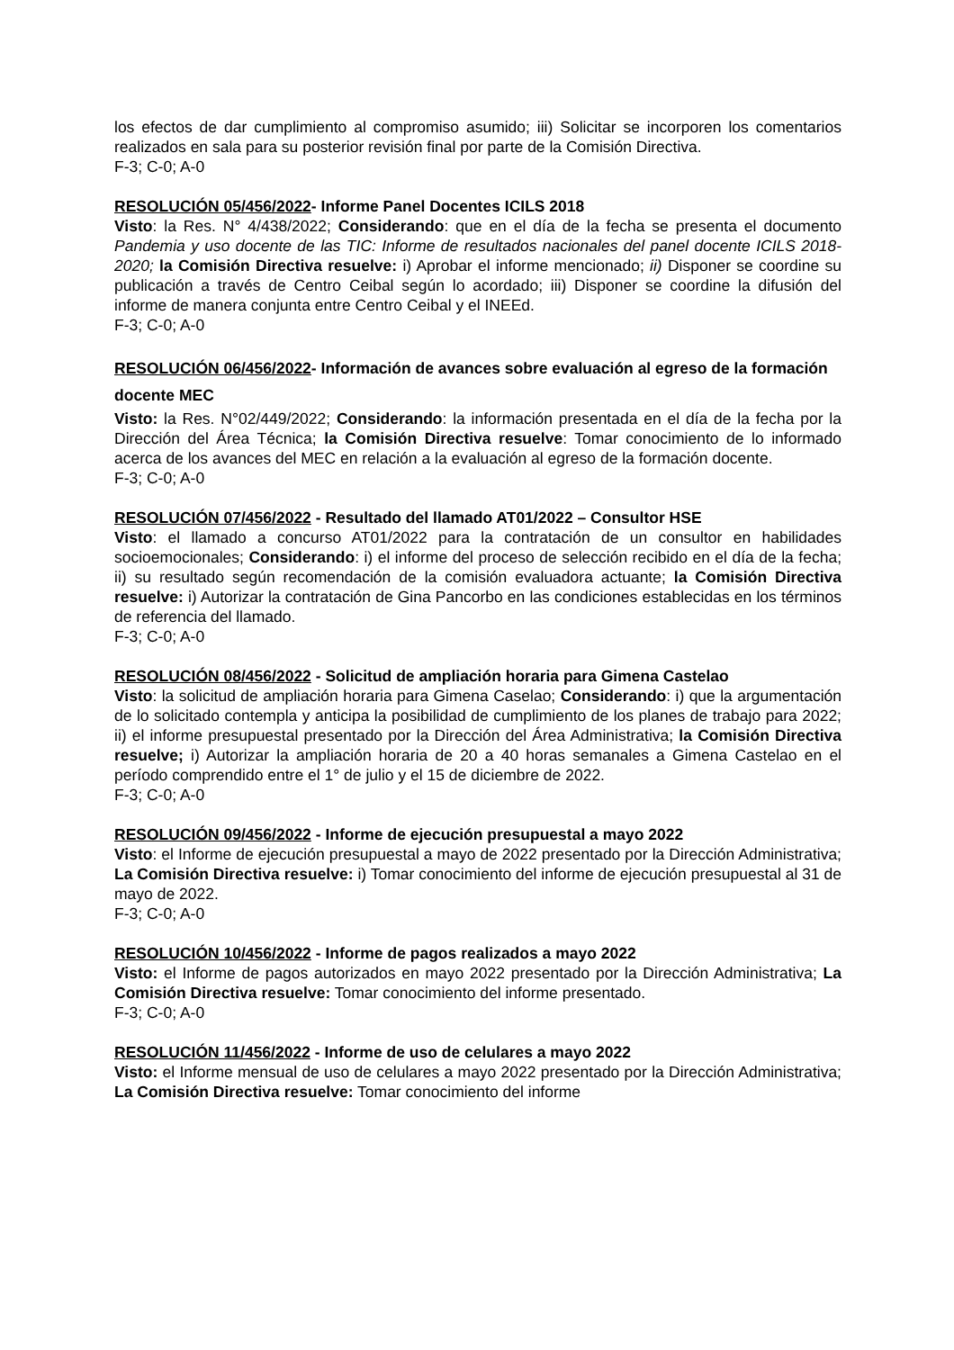los efectos de dar cumplimiento al compromiso asumido; iii) Solicitar se incorporen los comentarios realizados en sala para su posterior revisión final por parte de la Comisión Directiva.
F-3; C-0; A-0
RESOLUCIÓN 05/456/2022- Informe Panel Docentes ICILS 2018
Visto: la Res. N° 4/438/2022; Considerando: que en el día de la fecha se presenta el documento Pandemia y uso docente de las TIC: Informe de resultados nacionales del panel docente ICILS 2018-2020; la Comisión Directiva resuelve: i) Aprobar el informe mencionado; ii) Disponer se coordine su publicación a través de Centro Ceibal según lo acordado; iii) Disponer se coordine la difusión del informe de manera conjunta entre Centro Ceibal y el INEEd.
F-3; C-0; A-0
RESOLUCIÓN 06/456/2022- Información de avances sobre evaluación al egreso de la formación docente MEC
Visto: la Res. N°02/449/2022; Considerando: la información presentada en el día de la fecha por la Dirección del Área Técnica; la Comisión Directiva resuelve: Tomar conocimiento de lo informado acerca de los avances del MEC en relación a la evaluación al egreso de la formación docente.
F-3; C-0; A-0
RESOLUCIÓN 07/456/2022 - Resultado del llamado AT01/2022 – Consultor HSE
Visto: el llamado a concurso AT01/2022 para la contratación de un consultor en habilidades socioemocionales; Considerando: i) el informe del proceso de selección recibido en el día de la fecha; ii) su resultado según recomendación de la comisión evaluadora actuante; la Comisión Directiva resuelve: i) Autorizar la contratación de Gina Pancorbo en las condiciones establecidas en los términos de referencia del llamado.
F-3; C-0; A-0
RESOLUCIÓN 08/456/2022 - Solicitud de ampliación horaria para Gimena Castelao
Visto: la solicitud de ampliación horaria para Gimena Caselao; Considerando: i) que la argumentación de lo solicitado contempla y anticipa la posibilidad de cumplimiento de los planes de trabajo para 2022; ii) el informe presupuestal presentado por la Dirección del Área Administrativa; la Comisión Directiva resuelve; i) Autorizar la ampliación horaria de 20 a 40 horas semanales a Gimena Castelao en el período comprendido entre el 1° de julio y el 15 de diciembre de 2022.
F-3; C-0; A-0
RESOLUCIÓN 09/456/2022 - Informe de ejecución presupuestal a mayo 2022
Visto: el Informe de ejecución presupuestal a mayo de 2022 presentado por la Dirección Administrativa; La Comisión Directiva resuelve: i) Tomar conocimiento del informe de ejecución presupuestal al 31 de mayo de 2022.
F-3; C-0; A-0
RESOLUCIÓN 10/456/2022 - Informe de pagos realizados a mayo 2022
Visto: el Informe de pagos autorizados en mayo 2022 presentado por la Dirección Administrativa; La Comisión Directiva resuelve: Tomar conocimiento del informe presentado.
F-3; C-0; A-0
RESOLUCIÓN 11/456/2022 - Informe de uso de celulares a mayo 2022
Visto: el Informe mensual de uso de celulares a mayo 2022 presentado por la Dirección Administrativa; La Comisión Directiva resuelve: Tomar conocimiento del informe